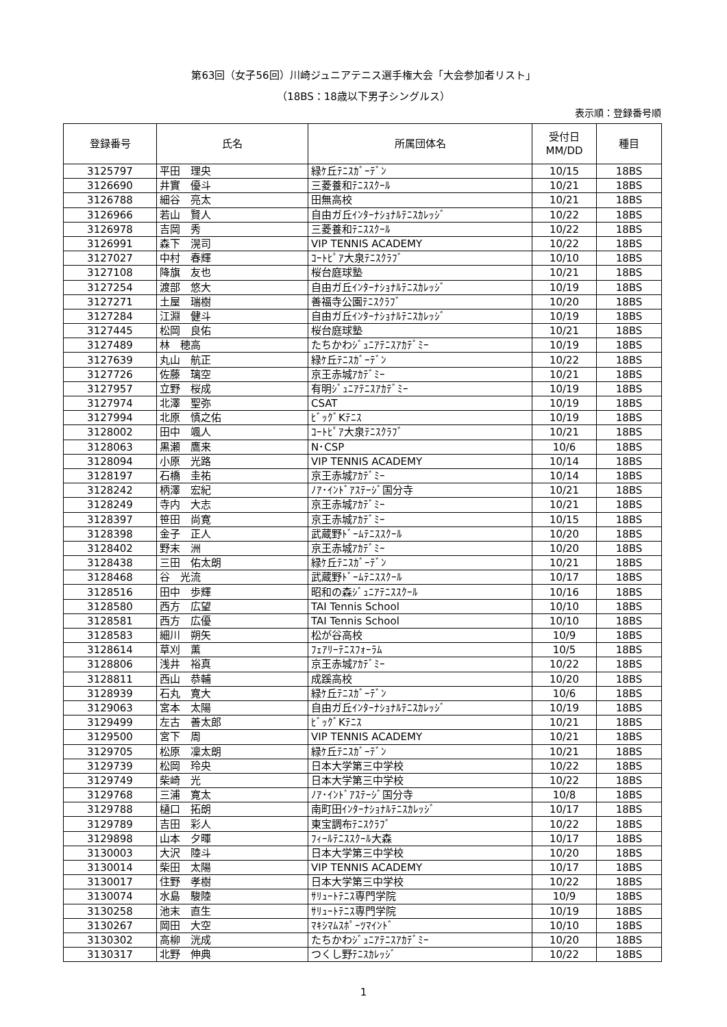第63回（女子56回）川崎ジュニアテニス選手権大会「大会参加者リスト」
（18BS：18歳以下男子シングルス）
表示順：登録番号順
| 登録番号 | 氏名 | 所属団体名 | 受付日 MM/DD | 種目 |
| --- | --- | --- | --- | --- |
| 3125797 | 平田 理央 | 緑ｹ丘ﾃﾆｽｶﾞｰﾃﾞﾝ | 10/15 | 18BS |
| 3126690 | 井實 優斗 | 三菱養和ﾃﾆｽｽｸｰﾙ | 10/21 | 18BS |
| 3126788 | 細谷 亮太 | 田無高校 | 10/21 | 18BS |
| 3126966 | 若山 賢人 | 自由ガ丘ｲﾝﾀｰﾅｼｮﾅﾙﾃﾆｽｶﾚｯｼﾞ | 10/22 | 18BS |
| 3126978 | 吉岡 秀 | 三菱養和ﾃﾆｽｽｸｰﾙ | 10/22 | 18BS |
| 3126991 | 森下 滉司 | VIP TENNIS ACADEMY | 10/22 | 18BS |
| 3127027 | 中村 春輝 | ｺｰﾄﾋﾟｱ大泉ﾃﾆｽｸﾗﾌﾞ | 10/10 | 18BS |
| 3127108 | 降旗 友也 | 桜台庭球塾 | 10/21 | 18BS |
| 3127254 | 渡部 悠大 | 自由ガ丘ｲﾝﾀｰﾅｼｮﾅﾙﾃﾆｽｶﾚｯｼﾞ | 10/19 | 18BS |
| 3127271 | 土屋 瑞樹 | 善福寺公園ﾃﾆｽｸﾗﾌﾞ | 10/20 | 18BS |
| 3127284 | 江淵 健斗 | 自由ガ丘ｲﾝﾀｰﾅｼｮﾅﾙﾃﾆｽｶﾚｯｼﾞ | 10/19 | 18BS |
| 3127445 | 松岡 良佑 | 桜台庭球塾 | 10/21 | 18BS |
| 3127489 | 林 穂高 | たちかわｼﾞｭﾆｱﾃﾆｽｱｶﾃﾞﾐｰ | 10/19 | 18BS |
| 3127639 | 丸山 航正 | 緑ｹ丘ﾃﾆｽｶﾞｰﾃﾞﾝ | 10/22 | 18BS |
| 3127726 | 佐藤 璃空 | 京王赤城ｱｶﾃﾞﾐｰ | 10/21 | 18BS |
| 3127957 | 立野 桜成 | 有明ｼﾞｭﾆｱﾃﾆｽｱｶﾃﾞﾐｰ | 10/19 | 18BS |
| 3127974 | 北澤 聖弥 | CSAT | 10/19 | 18BS |
| 3127994 | 北原 慎之佑 | ﾋﾞｯｸﾞKﾃﾆｽ | 10/19 | 18BS |
| 3128002 | 田中 颯人 | ｺｰﾄﾋﾟｱ大泉ﾃﾆｽｸﾗﾌﾞ | 10/21 | 18BS |
| 3128063 | 黒瀬 鷹来 | N･CSP | 10/6 | 18BS |
| 3128094 | 小原 光路 | VIP TENNIS ACADEMY | 10/14 | 18BS |
| 3128197 | 石橋 圭祐 | 京王赤城ｱｶﾃﾞﾐｰ | 10/14 | 18BS |
| 3128242 | 柄澤 宏紀 | ﾉｱ･ｲﾝﾄﾞｱｽﾃｰｼﾞ国分寺 | 10/21 | 18BS |
| 3128249 | 寺内 大志 | 京王赤城ｱｶﾃﾞﾐｰ | 10/21 | 18BS |
| 3128397 | 笹田 尚寛 | 京王赤城ｱｶﾃﾞﾐｰ | 10/15 | 18BS |
| 3128398 | 金子 正人 | 武蔵野ﾄﾞｰﾑﾃﾆｽｽｸｰﾙ | 10/20 | 18BS |
| 3128402 | 野末 洲 | 京王赤城ｱｶﾃﾞﾐｰ | 10/20 | 18BS |
| 3128438 | 三田 佑太朗 | 緑ｹ丘ﾃﾆｽｶﾞｰﾃﾞﾝ | 10/21 | 18BS |
| 3128468 | 谷 光流 | 武蔵野ﾄﾞｰﾑﾃﾆｽｽｸｰﾙ | 10/17 | 18BS |
| 3128516 | 田中 歩輝 | 昭和の森ｼﾞｭﾆｱﾃﾆｽｽｸｰﾙ | 10/16 | 18BS |
| 3128580 | 西方 広望 | TAI Tennis School | 10/10 | 18BS |
| 3128581 | 西方 広優 | TAI Tennis School | 10/10 | 18BS |
| 3128583 | 細川 朔矢 | 松が谷高校 | 10/9 | 18BS |
| 3128614 | 草刈 薫 | ﾌｪｱﾘｰﾃﾆｽﾌｫｰﾗﾑ | 10/5 | 18BS |
| 3128806 | 浅井 裕真 | 京王赤城ｱｶﾃﾞﾐｰ | 10/22 | 18BS |
| 3128811 | 西山 恭輔 | 成蹊高校 | 10/20 | 18BS |
| 3128939 | 石丸 寛大 | 緑ｹ丘ﾃﾆｽｶﾞｰﾃﾞﾝ | 10/6 | 18BS |
| 3129063 | 宮本 太陽 | 自由ガ丘ｲﾝﾀｰﾅｼｮﾅﾙﾃﾆｽｶﾚｯｼﾞ | 10/19 | 18BS |
| 3129499 | 左古 善太郎 | ﾋﾞｯｸﾞKﾃﾆｽ | 10/21 | 18BS |
| 3129500 | 宮下 周 | VIP TENNIS ACADEMY | 10/21 | 18BS |
| 3129705 | 松原 凜太朗 | 緑ｹ丘ﾃﾆｽｶﾞｰﾃﾞﾝ | 10/21 | 18BS |
| 3129739 | 松岡 玲央 | 日本大学第三中学校 | 10/22 | 18BS |
| 3129749 | 柴崎 光 | 日本大学第三中学校 | 10/22 | 18BS |
| 3129768 | 三浦 寛太 | ﾉｱ･ｲﾝﾄﾞｱｽﾃｰｼﾞ国分寺 | 10/8 | 18BS |
| 3129788 | 樋口 拓朗 | 南町田ｲﾝﾀｰﾅｼｮﾅﾙﾃﾆｽｶﾚｯｼﾞ | 10/17 | 18BS |
| 3129789 | 吉田 彩人 | 東宝調布ﾃﾆｽｸﾗﾌﾞ | 10/22 | 18BS |
| 3129898 | 山本 夕暉 | ﾌｨｰﾙﾃﾆｽｽｸｰﾙ大森 | 10/17 | 18BS |
| 3130003 | 大沢 陸斗 | 日本大学第三中学校 | 10/20 | 18BS |
| 3130014 | 柴田 太陽 | VIP TENNIS ACADEMY | 10/17 | 18BS |
| 3130017 | 住野 孝樹 | 日本大学第三中学校 | 10/22 | 18BS |
| 3130074 | 水島 駿陸 | ｻﾘｭｰﾄﾃﾆｽ専門学院 | 10/9 | 18BS |
| 3130258 | 池末 直生 | ｻﾘｭｰﾄﾃﾆｽ専門学院 | 10/19 | 18BS |
| 3130267 | 岡田 大空 | ﾏｷｼﾏﾑｽﾎﾟｰﾂﾏｲﾝﾄﾞ | 10/10 | 18BS |
| 3130302 | 高柳 洸成 | たちかわｼﾞｭﾆｱﾃﾆｽｱｶﾃﾞﾐｰ | 10/20 | 18BS |
| 3130317 | 北野 伸典 | つくし野ﾃﾆｽｶﾚｯｼﾞ | 10/22 | 18BS |
1